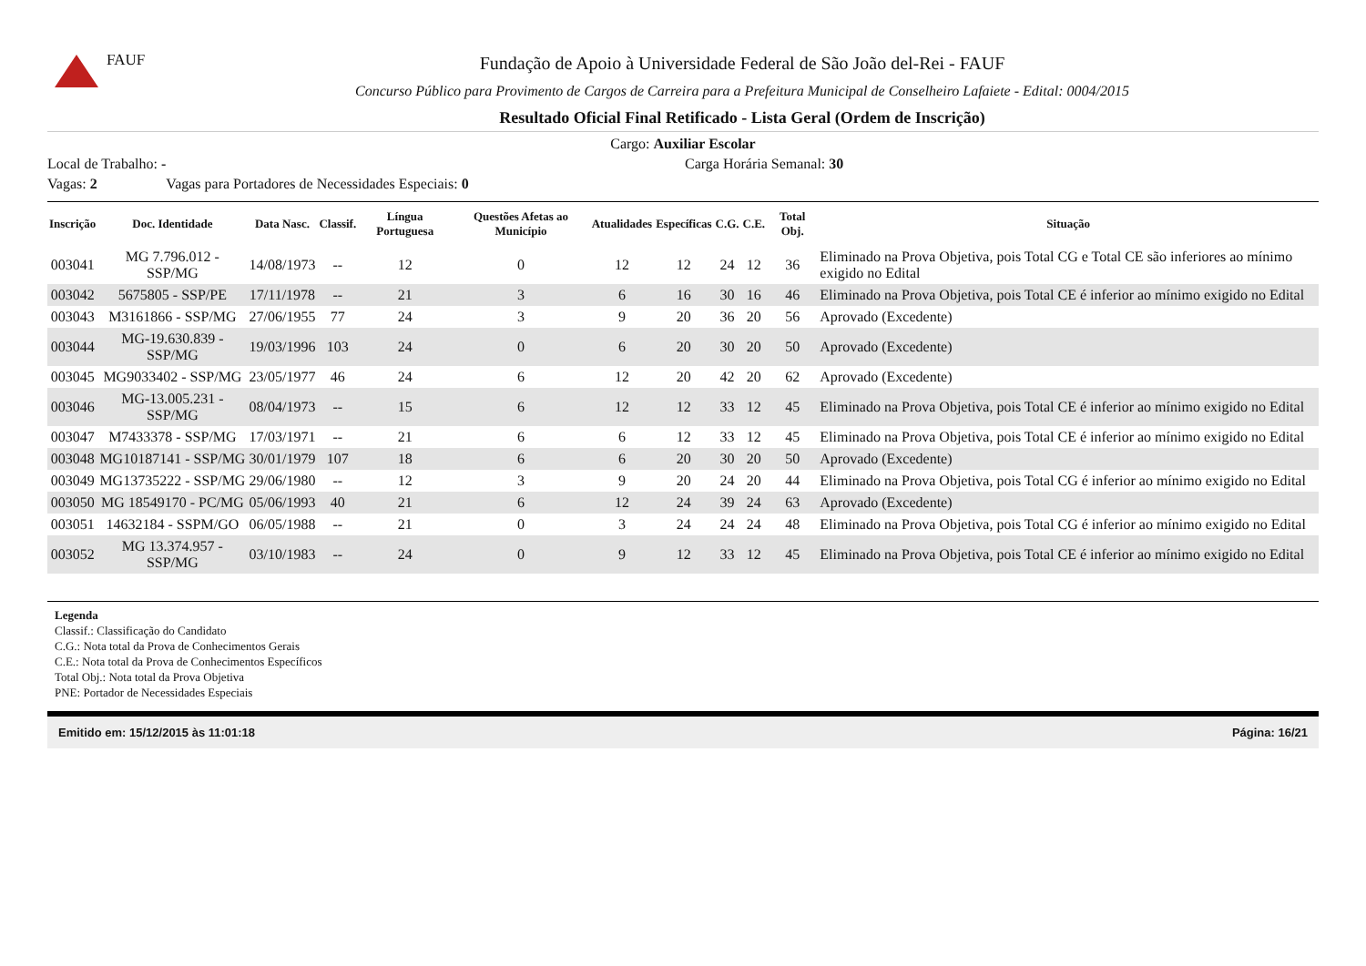FAUF
Fundação de Apoio à Universidade Federal de São João del-Rei - FAUF
Concurso Público para Provimento de Cargos de Carreira para a Prefeitura Municipal de Conselheiro Lafaiete - Edital: 0004/2015
Resultado Oficial Final Retificado - Lista Geral (Ordem de Inscrição)
Cargo: Auxiliar Escolar
Local de Trabalho: - Carga Horária Semanal: 30
Vagas: 2 Vagas para Portadores de Necessidades Especiais: 0
| Inscrição | Doc. Identidade | Data Nasc. | Classif. | Língua Portuguesa | Questões Afetas ao Município | Atualidades | Específicas | C.G. | C.E. | Total Obj. | Situação |
| --- | --- | --- | --- | --- | --- | --- | --- | --- | --- | --- | --- |
| 003041 | MG 7.796.012 - SSP/MG | 14/08/1973 | -- | 12 | 0 | 12 | 12 | 24 | 12 | 36 | Eliminado na Prova Objetiva, pois Total CG e Total CE são inferiores ao mínimo exigido no Edital |
| 003042 | 5675805 - SSP/PE | 17/11/1978 | -- | 21 | 3 | 6 | 16 | 30 | 16 | 46 | Eliminado na Prova Objetiva, pois Total CE é inferior ao mínimo exigido no Edital |
| 003043 | M3161866 - SSP/MG | 27/06/1955 | 77 | 24 | 3 | 9 | 20 | 36 | 20 | 56 | Aprovado (Excedente) |
| 003044 | MG-19.630.839 - SSP/MG | 19/03/1996 | 103 | 24 | 0 | 6 | 20 | 30 | 20 | 50 | Aprovado (Excedente) |
| 003045 | MG9033402 - SSP/MG | 23/05/1977 | 46 | 24 | 6 | 12 | 20 | 42 | 20 | 62 | Aprovado (Excedente) |
| 003046 | MG-13.005.231 - SSP/MG | 08/04/1973 | -- | 15 | 6 | 12 | 12 | 33 | 12 | 45 | Eliminado na Prova Objetiva, pois Total CE é inferior ao mínimo exigido no Edital |
| 003047 | M7433378 - SSP/MG | 17/03/1971 | -- | 21 | 6 | 6 | 12 | 33 | 12 | 45 | Eliminado na Prova Objetiva, pois Total CE é inferior ao mínimo exigido no Edital |
| 003048 | MG10187141 - SSP/MG | 30/01/1979 | 107 | 18 | 6 | 6 | 20 | 30 | 20 | 50 | Aprovado (Excedente) |
| 003049 | MG13735222 - SSP/MG | 29/06/1980 | -- | 12 | 3 | 9 | 20 | 24 | 20 | 44 | Eliminado na Prova Objetiva, pois Total CG é inferior ao mínimo exigido no Edital |
| 003050 | MG 18549170 - PC/MG | 05/06/1993 | 40 | 21 | 6 | 12 | 24 | 39 | 24 | 63 | Aprovado (Excedente) |
| 003051 | 14632184 - SSPM/GO | 06/05/1988 | -- | 21 | 0 | 3 | 24 | 24 | 24 | 48 | Eliminado na Prova Objetiva, pois Total CG é inferior ao mínimo exigido no Edital |
| 003052 | MG 13.374.957 - SSP/MG | 03/10/1983 | -- | 24 | 0 | 9 | 12 | 33 | 12 | 45 | Eliminado na Prova Objetiva, pois Total CE é inferior ao mínimo exigido no Edital |
Legenda
Classif.: Classificação do Candidato
C.G.: Nota total da Prova de Conhecimentos Gerais
C.E.: Nota total da Prova de Conhecimentos Específicos
Total Obj.: Nota total da Prova Objetiva
PNE: Portador de Necessidades Especiais
Emitido em: 15/12/2015 às 11:01:18 Página: 16/21